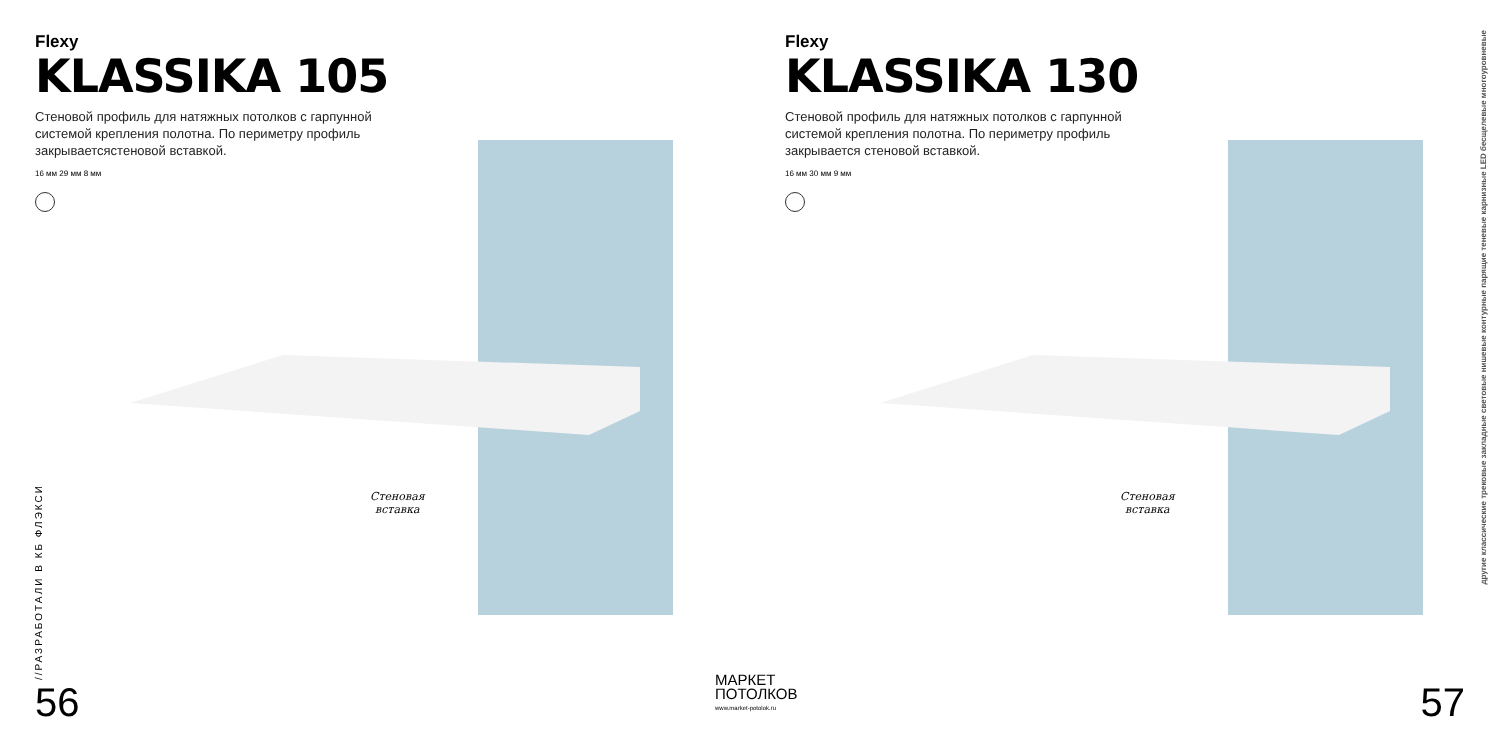Flexy
KLASSIKA 105
Стеновой профиль для натяжных потолков с гарпунной системой крепления полотна. По периметру профиль закрываетсястеновой вставкой.
16 мм 29 мм 8 мм
Стеновая
вставка
//РАЗРАБОТАЛИ В КБ ФЛЭКСИ
56
Flexy
KLASSIKA 130
Стеновой профиль для натяжных потолков с гарпунной системой крепления полотна. По периметру профиль закрывается стеновой вставкой.
16 мм 30 мм 9 мм
Стеновая
вставка
другие классические трековые закладные световые нишевые контурные парящие теневые карнизные LED бесщелевые многоуровневые
57
МАРКЕТ
ПОТОЛКОВ
www.market-potolok.ru